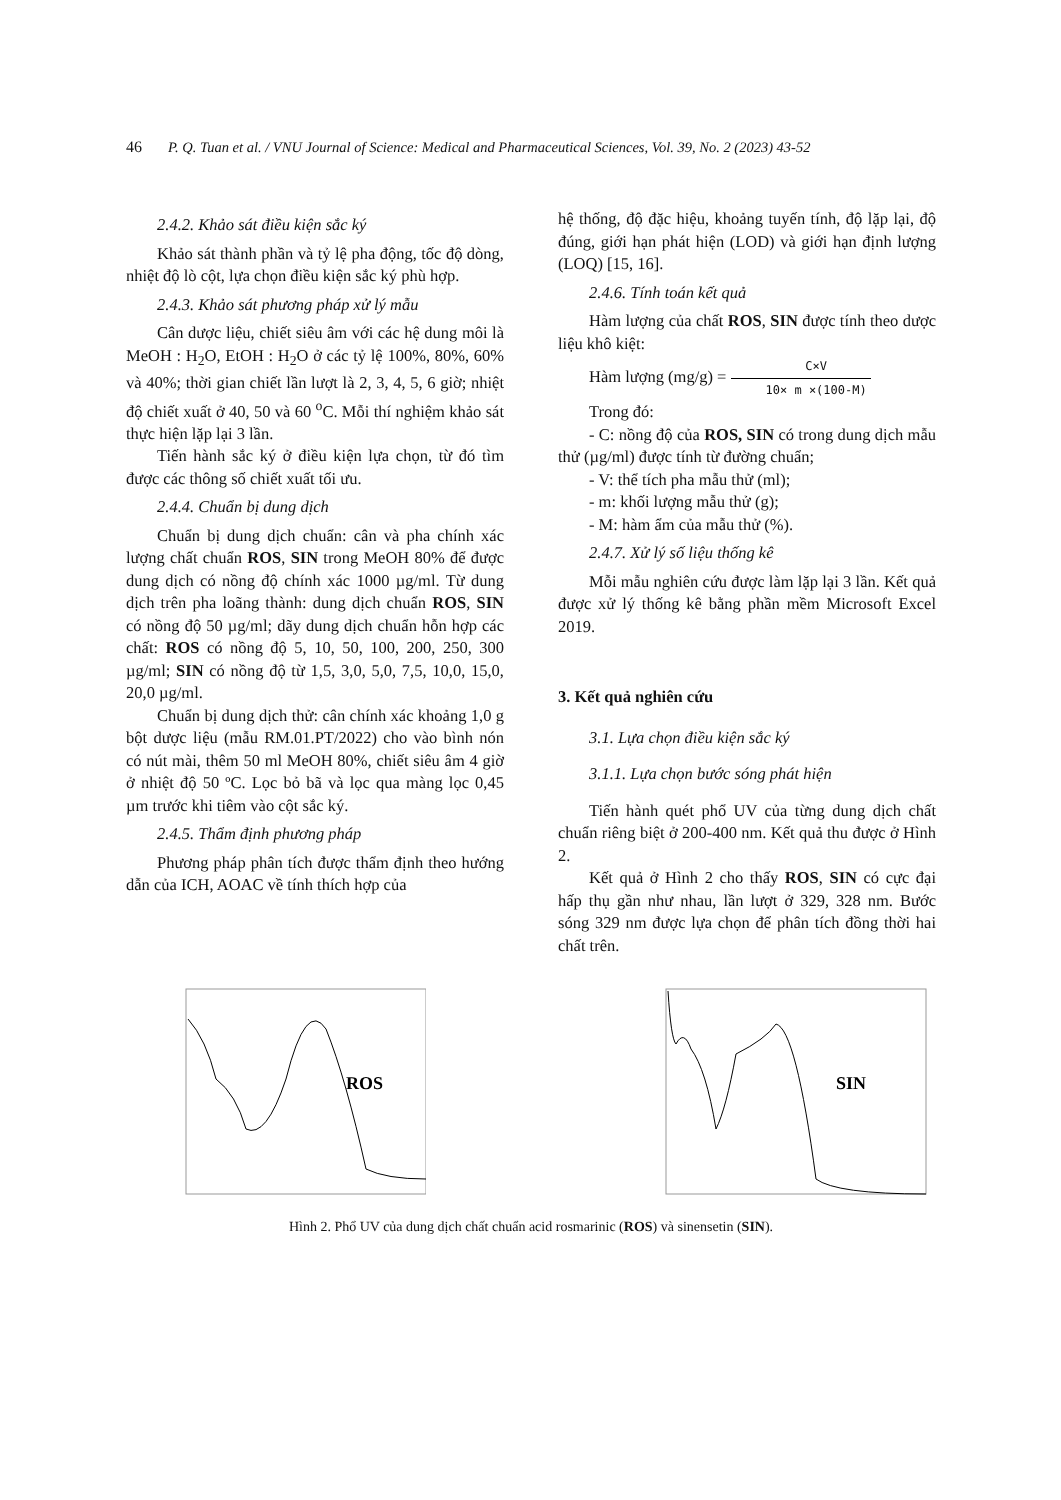46 P. Q. Tuan et al. / VNU Journal of Science: Medical and Pharmaceutical Sciences, Vol. 39, No. 2 (2023) 43-52
2.4.2. Khảo sát điều kiện sắc ký
Khảo sát thành phần và tỷ lệ pha động, tốc độ dòng, nhiệt độ lò cột, lựa chọn điều kiện sắc ký phù hợp.
2.4.3. Khảo sát phương pháp xử lý mẫu
Cân dược liệu, chiết siêu âm với các hệ dung môi là MeOH : H<sub>2</sub>O, EtOH : H<sub>2</sub>O ở các tỷ lệ 100%, 80%, 60% và 40%; thời gian chiết lần lượt là 2, 3, 4, 5, 6 giờ; nhiệt độ chiết xuất ở 40, 50 và 60 <sup>o</sup>C. Mỗi thí nghiệm khảo sát thực hiện lặp lại 3 lần.
Tiến hành sắc ký ở điều kiện lựa chọn, từ đó tìm được các thông số chiết xuất tối ưu.
2.4.4. Chuẩn bị dung dịch
Chuẩn bị dung dịch chuẩn: cân và pha chính xác lượng chất chuẩn ROS, SIN trong MeOH 80% để được dung dịch có nồng độ chính xác 1000 µg/ml. Từ dung dịch trên pha loãng thành: dung dịch chuẩn ROS, SIN có nồng độ 50 µg/ml; dãy dung dịch chuẩn hỗn hợp các chất: ROS có nồng độ 5, 10, 50, 100, 200, 250, 300 µg/ml; SIN có nồng độ từ 1,5, 3,0, 5,0, 7,5, 10,0, 15,0, 20,0 µg/ml.
Chuẩn bị dung dịch thử: cân chính xác khoảng 1,0 g bột dược liệu (mẫu RM.01.PT/2022) cho vào bình nón có nút mài, thêm 50 ml MeOH 80%, chiết siêu âm 4 giờ ở nhiệt độ 50 ºC. Lọc bỏ bã và lọc qua màng lọc 0,45 µm trước khi tiêm vào cột sắc ký.
2.4.5. Thẩm định phương pháp
Phương pháp phân tích được thẩm định theo hướng dẫn của ICH, AOAC về tính thích hợp của
hệ thống, độ đặc hiệu, khoảng tuyến tính, độ lặp lại, độ đúng, giới hạn phát hiện (LOD) và giới hạn định lượng (LOQ) [15, 16].
2.4.6. Tính toán kết quả
Hàm lượng của chất ROS, SIN được tính theo dược liệu khô kiệt:
Hàm lượng (mg/g) = C×V 10× m ×(100-M)
Trong đó:
- C: nồng độ của ROS, SIN có trong dung dịch mẫu thử (µg/ml) được tính từ đường chuẩn;
- V: thể tích pha mẫu thử (ml);
- m: khối lượng mẫu thử (g);
- M: hàm ẩm của mẫu thử (%).
2.4.7. Xử lý số liệu thống kê
Mỗi mẫu nghiên cứu được làm lặp lại 3 lần. Kết quả được xử lý thống kê bằng phần mềm Microsoft Excel 2019.
3. Kết quả nghiên cứu
3.1. Lựa chọn điều kiện sắc ký
3.1.1. Lựa chọn bước sóng phát hiện
Tiến hành quét phổ UV của từng dung dịch chất chuẩn riêng biệt ở 200-400 nm. Kết quả thu được ở Hình 2.
Kết quả ở Hình 2 cho thấy ROS, SIN có cực đại hấp thụ gần như nhau, lần lượt ở 329, 328 nm. Bước sóng 329 nm được lựa chọn để phân tích đồng thời hai chất trên.
ROS
SIN
Hình 2. Phổ UV của dung dịch chất chuẩn acid rosmarinic (ROS) và sinensetin (SIN).